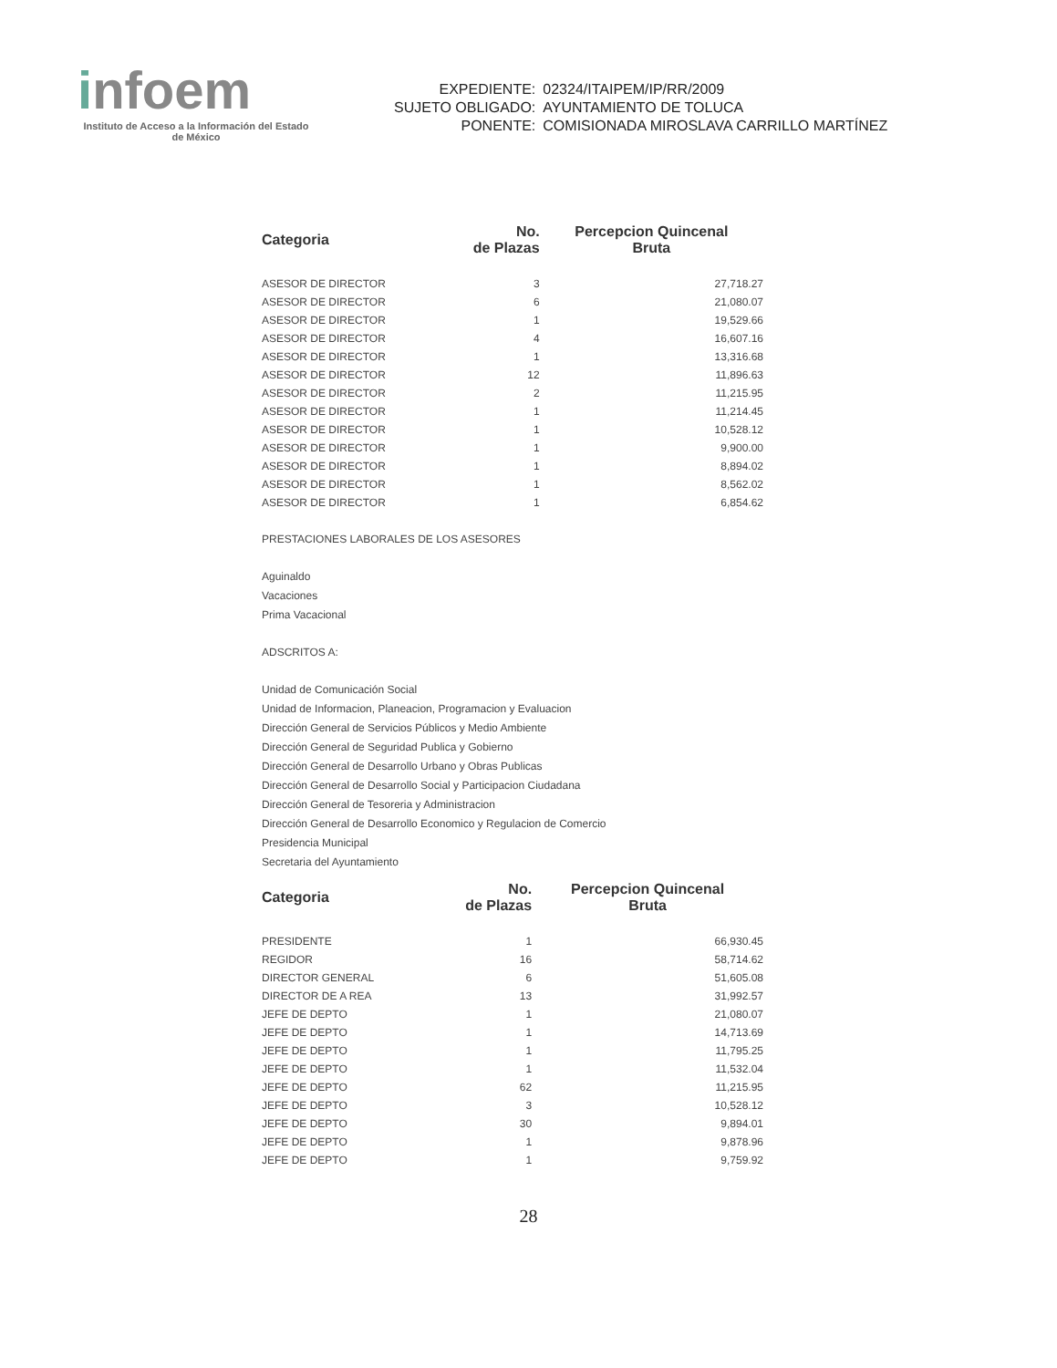infoem
Instituto de Acceso a la Información del Estado de México
| EXPEDIENTE: | 02324/ITAIPEM/IP/RR/2009 |
| SUJETO OBLIGADO: | AYUNTAMIENTO DE TOLUCA |
| PONENTE: | COMISIONADA MIROSLAVA CARRILLO MARTÍNEZ |
| Categoria | No. de Plazas | Percepcion Quincenal Bruta |
| --- | --- | --- |
| ASESOR DE DIRECTOR | 3 | 27,718.27 |
| ASESOR DE DIRECTOR | 6 | 21,080.07 |
| ASESOR DE DIRECTOR | 1 | 19,529.66 |
| ASESOR DE DIRECTOR | 4 | 16,607.16 |
| ASESOR DE DIRECTOR | 1 | 13,316.68 |
| ASESOR DE DIRECTOR | 12 | 11,896.63 |
| ASESOR DE DIRECTOR | 2 | 11,215.95 |
| ASESOR DE DIRECTOR | 1 | 11,214.45 |
| ASESOR DE DIRECTOR | 1 | 10,528.12 |
| ASESOR DE DIRECTOR | 1 | 9,900.00 |
| ASESOR DE DIRECTOR | 1 | 8,894.02 |
| ASESOR DE DIRECTOR | 1 | 8,562.02 |
| ASESOR DE DIRECTOR | 1 | 6,854.62 |
PRESTACIONES LABORALES DE LOS ASESORES
Aguinaldo
Vacaciones
Prima Vacacional
ADSCRITOS A:
Unidad de Comunicación Social
Unidad de Informacion, Planeacion, Programacion y Evaluacion
Dirección General de Servicios Públicos y Medio Ambiente
Dirección General de Seguridad Publica y Gobierno
Dirección General de Desarrollo Urbano y Obras Publicas
Dirección General de Desarrollo Social y Participacion Ciudadana
Dirección General de Tesoreria y Administracion
Dirección General de Desarrollo Economico y Regulacion de Comercio
Presidencia Municipal
Secretaria del Ayuntamiento
| Categoria | No. de Plazas | Percepcion Quincenal Bruta |
| --- | --- | --- |
| PRESIDENTE | 1 | 66,930.45 |
| REGIDOR | 16 | 58,714.62 |
| DIRECTOR GENERAL | 6 | 51,605.08 |
| DIRECTOR DE A REA | 13 | 31,992.57 |
| JEFE DE DEPTO | 1 | 21,080.07 |
| JEFE DE DEPTO | 1 | 14,713.69 |
| JEFE DE DEPTO | 1 | 11,795.25 |
| JEFE DE DEPTO | 1 | 11,532.04 |
| JEFE DE DEPTO | 62 | 11,215.95 |
| JEFE DE DEPTO | 3 | 10,528.12 |
| JEFE DE DEPTO | 30 | 9,894.01 |
| JEFE DE DEPTO | 1 | 9,878.96 |
| JEFE DE DEPTO | 1 | 9,759.92 |
28